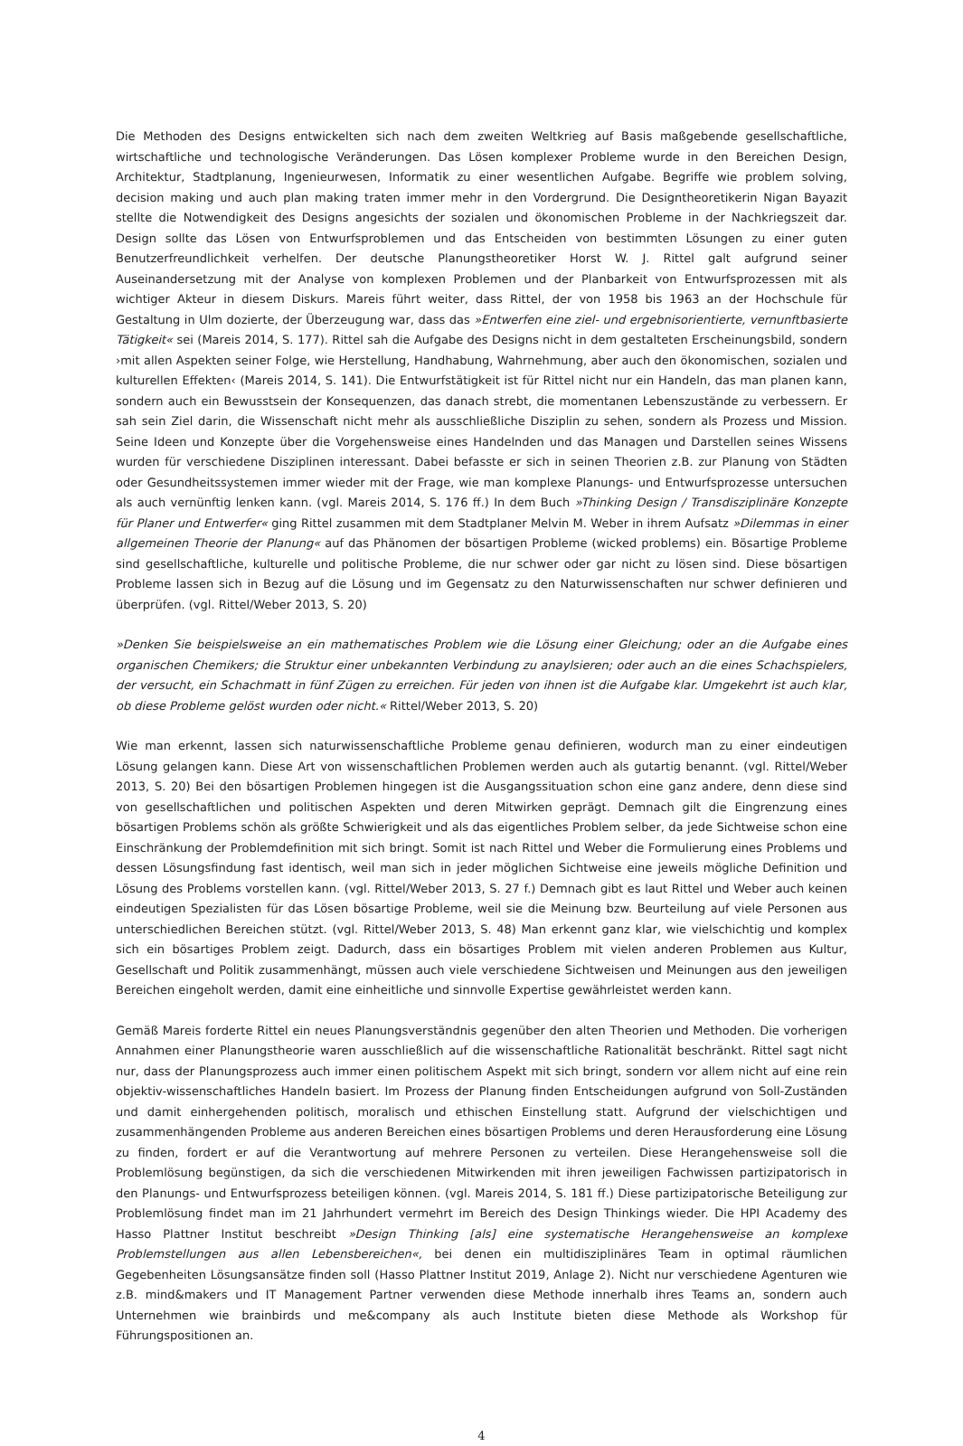Die Methoden des Designs entwickelten sich nach dem zweiten Weltkrieg auf Basis maßgebende gesellschaftliche, wirtschaftliche und technologische Veränderungen. Das Lösen komplexer Probleme wurde in den Bereichen Design, Architektur, Stadtplanung, Ingenieurwesen, Informatik zu einer wesentlichen Aufgabe. Begriffe wie problem solving, decision making und auch plan making traten immer mehr in den Vordergrund. Die Designtheoretikerin Nigan Bayazit stellte die Notwendigkeit des Designs angesichts der sozialen und ökonomischen Probleme in der Nachkriegszeit dar. Design sollte das Lösen von Entwurfsproblemen und das Entscheiden von bestimmten Lösungen zu einer guten Benutzerfreundlichkeit verhelfen. Der deutsche Planungstheoretiker Horst W. J. Rittel galt aufgrund seiner Auseinandersetzung mit der Analyse von komplexen Problemen und der Planbarkeit von Entwurfsprozessen mit als wichtiger Akteur in diesem Diskurs. Mareis führt weiter, dass Rittel, der von 1958 bis 1963 an der Hochschule für Gestaltung in Ulm dozierte, der Überzeugung war, dass das »Entwerfen eine ziel- und ergebnisorientierte, vernunftbasierte Tätigkeit« sei (Mareis 2014, S. 177). Rittel sah die Aufgabe des Designs nicht in dem gestalteten Erscheinungsbild, sondern ›mit allen Aspekten seiner Folge, wie Herstellung, Handhabung, Wahrnehmung, aber auch den ökonomischen, sozialen und kulturellen Effekten‹ (Mareis 2014, S. 141). Die Entwurfstätigkeit ist für Rittel nicht nur ein Handeln, das man planen kann, sondern auch ein Bewusstsein der Konsequenzen, das danach strebt, die momentanen Lebenszustände zu verbessern. Er sah sein Ziel darin, die Wissenschaft nicht mehr als ausschließliche Disziplin zu sehen, sondern als Prozess und Mission. Seine Ideen und Konzepte über die Vorgehensweise eines Handelnden und das Managen und Darstellen seines Wissens wurden für verschiedene Disziplinen interessant. Dabei befasste er sich in seinen Theorien z.B. zur Planung von Städten oder Gesundheitssystemen immer wieder mit der Frage, wie man komplexe Planungs- und Entwurfsprozesse untersuchen als auch vernünftig lenken kann. (vgl. Mareis 2014, S. 176 ff.) In dem Buch »Thinking Design / Transdisziplinäre Konzepte für Planer und Entwerfer« ging Rittel zusammen mit dem Stadtplaner Melvin M. Weber in ihrem Aufsatz »Dilemmas in einer allgemeinen Theorie der Planung« auf das Phänomen der bösartigen Probleme (wicked problems) ein. Bösartige Probleme sind gesellschaftliche, kulturelle und politische Probleme, die nur schwer oder gar nicht zu lösen sind. Diese bösartigen Probleme lassen sich in Bezug auf die Lösung und im Gegensatz zu den Naturwissenschaften nur schwer definieren und überprüfen. (vgl. Rittel/Weber 2013, S. 20)
»Denken Sie beispielsweise an ein mathematisches Problem wie die Lösung einer Gleichung; oder an die Aufgabe eines organischen Chemikers; die Struktur einer unbekannten Verbindung zu anaylsieren; oder auch an die eines Schachspielers, der versucht, ein Schachmatt in fünf Zügen zu erreichen. Für jeden von ihnen ist die Aufgabe klar. Umgekehrt ist auch klar, ob diese Probleme gelöst wurden oder nicht.« Rittel/Weber 2013, S. 20)
Wie man erkennt, lassen sich naturwissenschaftliche Probleme genau definieren, wodurch man zu einer eindeutigen Lösung gelangen kann. Diese Art von wissenschaftlichen Problemen werden auch als gutartig benannt. (vgl. Rittel/Weber 2013, S. 20) Bei den bösartigen Problemen hingegen ist die Ausgangssituation schon eine ganz andere, denn diese sind von gesellschaftlichen und politischen Aspekten und deren Mitwirken geprägt. Demnach gilt die Eingrenzung eines bösartigen Problems schön als größte Schwierigkeit und als das eigentliches Problem selber, da jede Sichtweise schon eine Einschränkung der Problemdefinition mit sich bringt. Somit ist nach Rittel und Weber die Formulierung eines Problems und dessen Lösungsfindung fast identisch, weil man sich in jeder möglichen Sichtweise eine jeweils mögliche Definition und Lösung des Problems vorstellen kann. (vgl. Rittel/Weber 2013, S. 27 f.) Demnach gibt es laut Rittel und Weber auch keinen eindeutigen Spezialisten für das Lösen bösartige Probleme, weil sie die Meinung bzw. Beurteilung auf viele Personen aus unterschiedlichen Bereichen stützt. (vgl. Rittel/Weber 2013, S. 48) Man erkennt ganz klar, wie vielschichtig und komplex sich ein bösartiges Problem zeigt. Dadurch, dass ein bösartiges Problem mit vielen anderen Problemen aus Kultur, Gesellschaft und Politik zusammenhängt, müssen auch viele verschiedene Sichtweisen und Meinungen aus den jeweiligen Bereichen eingeholt werden, damit eine einheitliche und sinnvolle Expertise gewährleistet werden kann.
Gemäß Mareis forderte Rittel ein neues Planungsverständnis gegenüber den alten Theorien und Methoden. Die vorherigen Annahmen einer Planungstheorie waren ausschließlich auf die wissenschaftliche Rationalität beschränkt. Rittel sagt nicht nur, dass der Planungsprozess auch immer einen politischem Aspekt mit sich bringt, sondern vor allem nicht auf eine rein objektiv-wissenschaftliches Handeln basiert. Im Prozess der Planung finden Entscheidungen aufgrund von Soll-Zuständen und damit einhergehenden politisch, moralisch und ethischen Einstellung statt. Aufgrund der vielschichtigen und zusammenhängenden Probleme aus anderen Bereichen eines bösartigen Problems und deren Herausforderung eine Lösung zu finden, fordert er auf die Verantwortung auf mehrere Personen zu verteilen. Diese Herangehensweise soll die Problemlösung begünstigen, da sich die verschiedenen Mitwirkenden mit ihren jeweiligen Fachwissen partizipatorisch in den Planungs- und Entwurfsprozess beteiligen können. (vgl. Mareis 2014, S. 181 ff.) Diese partizipatorische Beteiligung zur Problemlösung findet man im 21 Jahrhundert vermehrt im Bereich des Design Thinkings wieder. Die HPI Academy des Hasso Plattner Institut beschreibt »Design Thinking [als] eine systematische Herangehensweise an komplexe Problemstellungen aus allen Lebensbereichen«, bei denen ein multidisziplinäres Team in optimal räumlichen Gegebenheiten Lösungsansätze finden soll (Hasso Plattner Institut 2019, Anlage 2). Nicht nur verschiedene Agenturen wie z.B. mind&makers und IT Management Partner verwenden diese Methode innerhalb ihres Teams an, sondern auch Unternehmen wie brainbirds und me&company als auch Institute bieten diese Methode als Workshop für Führungspositionen an.
4